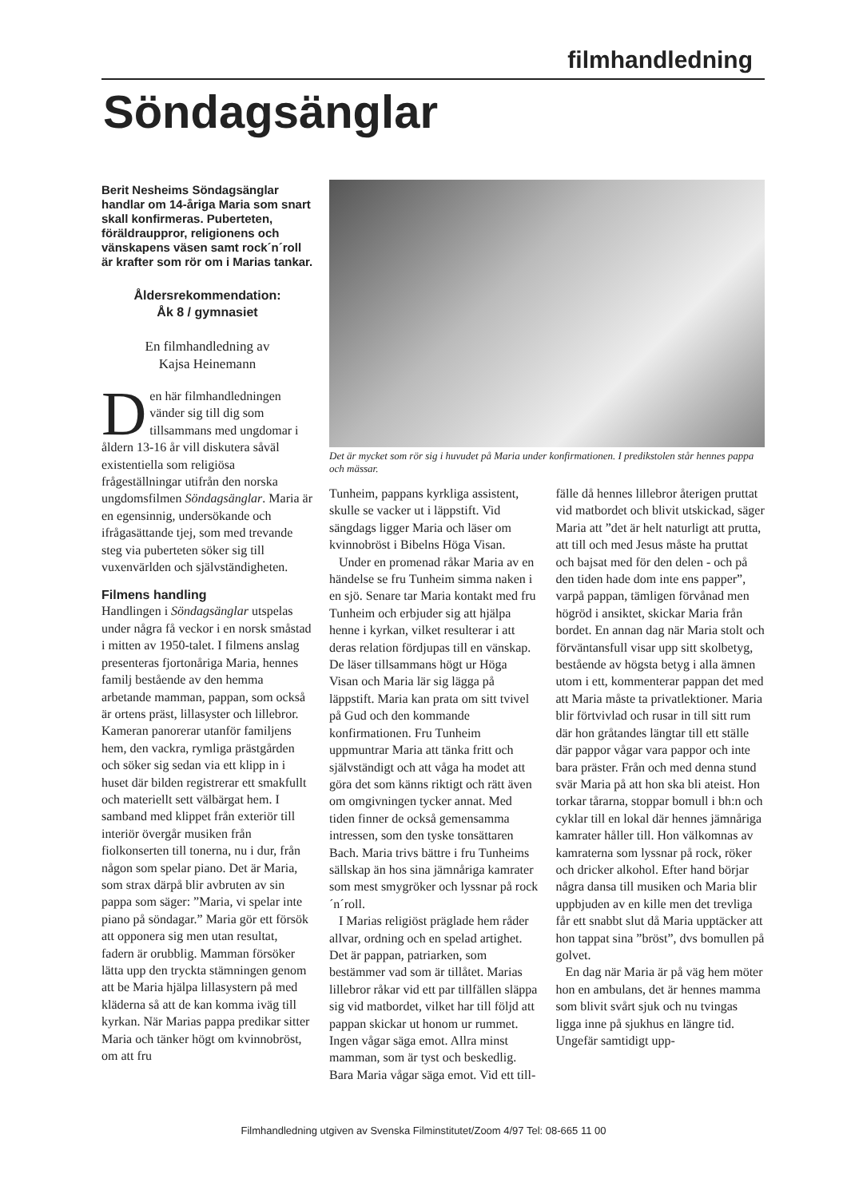filmhandledning
Söndagsänglar
Berit Nesheims Söndagsänglar handlar om 14-åriga Maria som snart skall konfirmeras. Puberteten, föräldrauppror, religionens och vänskapens väsen samt rock´n´roll är krafter som rör om i Marias tankar.
Åldersrekommendation:
Åk 8 / gymnasiet
En filmhandledning av
Kajsa Heinemann
Den här filmhandledningen vänder sig till dig som tillsammans med ungdomar i åldern 13-16 år vill diskutera såväl existentiella som religiösa frågeställningar utifrån den norska ungdomsfilmen Söndagsänglar. Maria är en egensinnig, undersökande och ifrågasättande tjej, som med trevande steg via puberteten söker sig till vuxenvärlden och självständigheten.
Filmens handling
Handlingen i Söndagsänglar utspelas under några få veckor i en norsk småstad i mitten av 1950-talet. I filmens anslag presenteras fjortonåriga Maria, hennes familj bestående av den hemma arbetande mamman, pappan, som också är ortens präst, lillasyster och lillebror. Kameran panorerar utanför familjens hem, den vackra, rymliga prästgården och söker sig sedan via ett klipp in i huset där bilden registrerar ett smakfullt och materiellt sett välbärgat hem. I samband med klippet från exteriör till interiör övergår musiken från fiolkonserten till tonerna, nu i dur, från någon som spelar piano. Det är Maria, som strax därpå blir avbruten av sin pappa som säger: ”Maria, vi spelar inte piano på söndagar.” Maria gör ett försök att opponera sig men utan resultat, fadern är orubblig. Mamman försöker lätta upp den tryckta stämningen genom att be Maria hjälpa lillasystern på med kläderna så att de kan komma iväg till kyrkan. När Marias pappa predikar sitter Maria och tänker högt om kvinnobröst, om att fru
Det är mycket som rör sig i huvudet på Maria under konfirmationen. I predikstolen står hennes pappa och mässar.
Tunheim, pappans kyrkliga assistent, skulle se vacker ut i läppstift. Vid sängdags ligger Maria och läser om kvinnobröst i Bibelns Höga Visan.
Under en promenad råkar Maria av en händelse se fru Tunheim simma naken i en sjö. Senare tar Maria kontakt med fru Tunheim och erbjuder sig att hjälpa henne i kyrkan, vilket resulterar i att deras relation fördjupas till en vänskap. De läser tillsammans högt ur Höga Visan och Maria lär sig lägga på läppstift. Maria kan prata om sitt tvivel på Gud och den kommande konfirmationen. Fru Tunheim uppmuntrar Maria att tänka fritt och självständigt och att våga ha modet att göra det som känns riktigt och rätt även om omgivningen tycker annat. Med tiden finner de också gemensamma intressen, som den tyske tonsättaren Bach. Maria trivs bättre i fru Tunheims sällskap än hos sina jämnåriga kamrater som mest smygröker och lyssnar på rock´n´roll.
I Marias religiöst präglade hem råder allvar, ordning och en spelad artighet. Det är pappan, patriarken, som bestämmer vad som är tillåtet. Marias lillebror råkar vid ett par tillfällen släppa sig vid matbordet, vilket har till följd att pappan skickar ut honom ur rummet. Ingen vågar säga emot. Allra minst mamman, som är tyst och beskedlig. Bara Maria vågar säga emot. Vid ett till-
fälle då hennes lillebror återigen pruttat vid matbordet och blivit utskickad, säger Maria att ”det är helt naturligt att prutta, att till och med Jesus måste ha pruttat och bajsat med för den delen - och på den tiden hade dom inte ens papper”, varpå pappan, tämligen förvånad men högröd i ansiktet, skickar Maria från bordet. En annan dag när Maria stolt och förväntansfull visar upp sitt skolbetyg, bestående av högsta betyg i alla ämnen utom i ett, kommenterar pappan det med att Maria måste ta privatlektioner. Maria blir förtvivlad och rusar in till sitt rum där hon gråtandes längtar till ett ställe där pappor vågar vara pappor och inte bara präster. Från och med denna stund svär Maria på att hon ska bli ateist. Hon torkar tårarna, stoppar bomull i bh:n och cyklar till en lokal där hennes jämnåriga kamrater håller till. Hon välkomnas av kamraterna som lyssnar på rock, röker och dricker alkohol. Efter hand börjar några dansa till musiken och Maria blir uppbjuden av en kille men det trevliga får ett snabbt slut då Maria upptäcker att hon tappat sina ”bröst”, dvs bomullen på golvet.
En dag när Maria är på väg hem möter hon en ambulans, det är hennes mamma som blivit svårt sjuk och nu tvingas ligga inne på sjukhus en längre tid. Ungefär samtidigt upp-
Filmhandledning utgiven av Svenska Filminstitutet/Zoom 4/97 Tel: 08-665 11 00